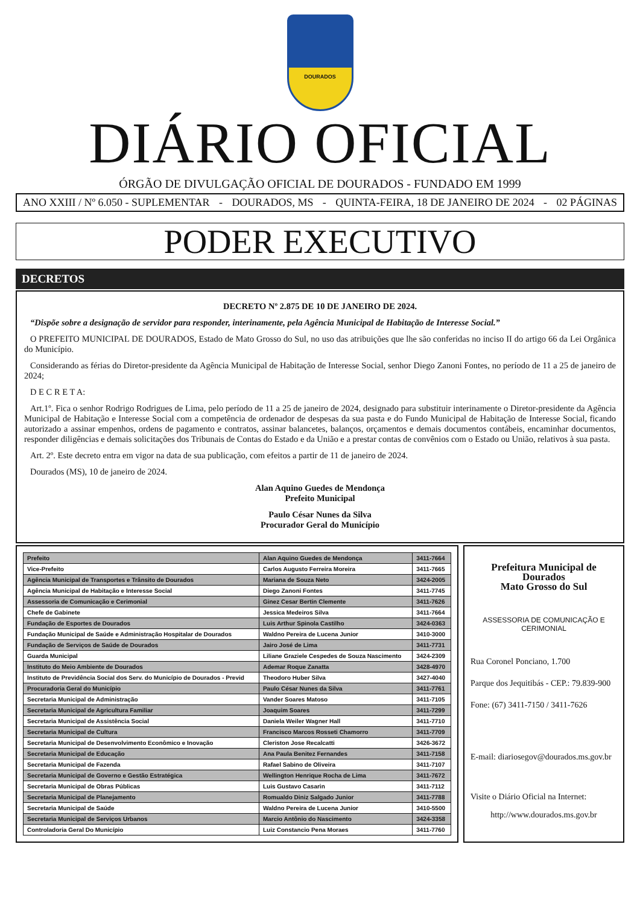DOURADOS
DIÁRIO OFICIAL
ÓRGÃO DE DIVULGAÇÃO OFICIAL DE DOURADOS - FUNDADO EM 1999
ANO XXIII / Nº 6.050 - SUPLEMENTAR - DOURADOS, MS - QUINTA-FEIRA, 18 DE JANEIRO DE 2024 - 02 PÁGINAS
PODER EXECUTIVO
DECRETOS
DECRETO Nº 2.875 DE 10 DE JANEIRO DE 2024.
“Dispõe sobre a designação de servidor para responder, interinamente, pela Agência Municipal de Habitação de Interesse Social.”
O PREFEITO MUNICIPAL DE DOURADOS, Estado de Mato Grosso do Sul, no uso das atribuições que lhe são conferidas no inciso II do artigo 66 da Lei Orgânica do Município.
Considerando as férias do Diretor-presidente da Agência Municipal de Habitação de Interesse Social, senhor Diego Zanoni Fontes, no período de 11 a 25 de janeiro de 2024;
D E C R E T A:
Art.1º. Fica o senhor Rodrigo Rodrigues de Lima, pelo período de 11 a 25 de janeiro de 2024, designado para substituir interinamente o Diretor-presidente da Agência Municipal de Habitação e Interesse Social com a competência de ordenador de despesas da sua pasta e do Fundo Municipal de Habitação de Interesse Social, ficando autorizado a assinar empenhos, ordens de pagamento e contratos, assinar balancetes, balanços, orçamentos e demais documentos contábeis, encaminhar documentos, responder diligências e demais solicitações dos Tribunais de Contas do Estado e da União e a prestar contas de convênios com o Estado ou União, relativos à sua pasta.
Art. 2º. Este decreto entra em vigor na data de sua publicação, com efeitos a partir de 11 de janeiro de 2024.
Dourados (MS), 10 de janeiro de 2024.
Alan Aquino Guedes de Mendonça
Prefeito Municipal
Paulo César Nunes da Silva
Procurador Geral do Município
| Prefeito | Alan Aquino Guedes de Mendonça | 3411-7664 |
| Vice-Prefeito | Carlos Augusto Ferreira Moreira | 3411-7665 |
| Agência Municipal de Transportes e Trânsito de Dourados | Mariana de Souza Neto | 3424-2005 |
| Agência Municipal de Habitação e Interesse Social | Diego Zanoni Fontes | 3411-7745 |
| Assessoria de Comunicação e Cerimonial | Ginez Cesar Bertin Clemente | 3411-7626 |
| Chefe de Gabinete | Jessica Medeiros Silva | 3411-7664 |
| Fundação de Esportes de Dourados | Luis Arthur Spinola Castilho | 3424-0363 |
| Fundação Municipal de Saúde e Administração Hospitalar de Dourados | Waldno Pereira de Lucena Junior | 3410-3000 |
| Fundação de Serviços de Saúde de Dourados | Jairo José de Lima | 3411-7731 |
| Guarda Municipal | Liliane Graziele Cespedes de Souza Nascimento | 3424-2309 |
| Instituto do Meio Ambiente de Dourados | Ademar Roque Zanatta | 3428-4970 |
| Instituto de Previdência Social dos Serv. do Município de Dourados - Previd | Theodoro Huber Silva | 3427-4040 |
| Procuradoria Geral do Município | Paulo César Nunes da Silva | 3411-7761 |
| Secretaria Municipal de Administração | Vander Soares Matoso | 3411-7105 |
| Secretaria Municipal de Agricultura Familiar | Joaquim Soares | 3411-7299 |
| Secretaria Municipal de Assistência Social | Daniela Weiler Wagner Hall | 3411-7710 |
| Secretaria Municipal de Cultura | Francisco Marcos Rosseti Chamorro | 3411-7709 |
| Secretaria Municipal de Desenvolvimento Econômico e Inovação | Cleriston Jose Recalcatti | 3426-3672 |
| Secretaria Municipal de Educação | Ana Paula Benitez Fernandes | 3411-7158 |
| Secretaria Municipal de Fazenda | Rafael Sabino de Oliveira | 3411-7107 |
| Secretaria Municipal de Governo e Gestão Estratégica | Wellington Henrique Rocha de Lima | 3411-7672 |
| Secretaria Municipal de Obras Públicas | Luis Gustavo Casarin | 3411-7112 |
| Secretaria Municipal de Planejamento | Romualdo Diniz Salgado Junior | 3411-7788 |
| Secretaria Municipal de Saúde | Waldno Pereira de Lucena Junior | 3410-5500 |
| Secretaria Municipal de Serviços Urbanos | Marcio Antônio do Nascimento | 3424-3358 |
| Controladoria Geral Do Município | Luiz Constancio Pena Moraes | 3411-7760 |
Prefeitura Municipal de Dourados
Mato Grosso do Sul
ASSESSORIA DE COMUNICAÇÃO E CERIMONIAL
Rua Coronel Ponciano, 1.700
Parque dos Jequitibás - CEP.: 79.839-900
Fone: (67) 3411-7150 / 3411-7626
E-mail: diariosegov@dourados.ms.gov.br
Visite o Diário Oficial na Internet:
http://www.dourados.ms.gov.br